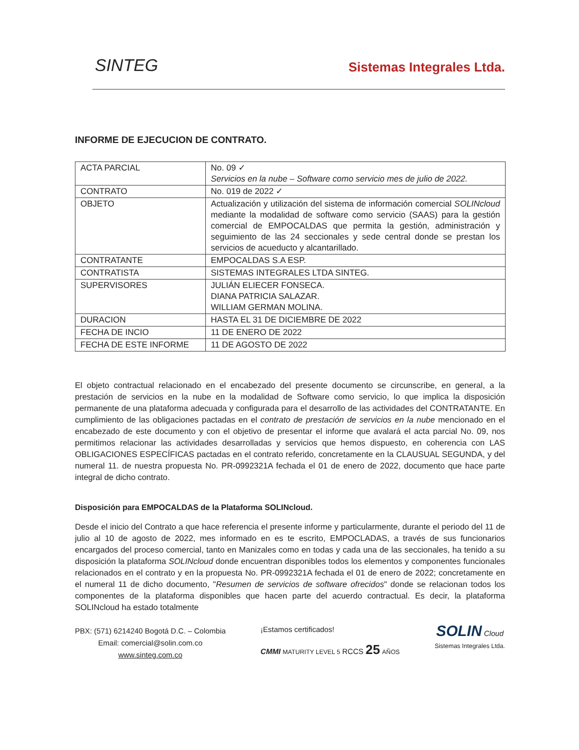SINTEG
Sistemas Integrales Ltda.
INFORME DE EJECUCION DE CONTRATO.
| ACTA PARCIAL | No. 09 ✓ Servicios en la nube – Software como servicio mes de julio de 2022. |
| CONTRATO | No. 019 de 2022 ✓ |
| OBJETO | Actualización y utilización del sistema de información comercial SOLINcloud mediante la modalidad de software como servicio (SAAS) para la gestión comercial de EMPOCALDAS que permita la gestión, administración y seguimiento de las 24 seccionales y sede central donde se prestan los servicios de acueducto y alcantarillado. |
| CONTRATANTE | EMPOCALDAS S.A ESP. |
| CONTRATISTA | SISTEMAS INTEGRALES LTDA SINTEG. |
| SUPERVISORES | JULIÁN ELIECER FONSECA. DIANA PATRICIA SALAZAR. WILLIAM GERMAN MOLINA. |
| DURACION | HASTA EL 31 DE DICIEMBRE DE 2022 |
| FECHA DE INCIO | 11 DE ENERO DE 2022 |
| FECHA DE ESTE INFORME | 11 DE AGOSTO DE 2022 |
El objeto contractual relacionado en el encabezado del presente documento se circunscribe, en general, a la prestación de servicios en la nube en la modalidad de Software como servicio, lo que implica la disposición permanente de una plataforma adecuada y configurada para el desarrollo de las actividades del CONTRATANTE. En cumplimiento de las obligaciones pactadas en el contrato de prestación de servicios en la nube mencionado en el encabezado de este documento y con el objetivo de presentar el informe que avalará el acta parcial No. 09, nos permitimos relacionar las actividades desarrolladas y servicios que hemos dispuesto, en coherencia con LAS OBLIGACIONES ESPECÍFICAS pactadas en el contrato referido, concretamente en la CLAUSUAL SEGUNDA, y del numeral 11. de nuestra propuesta No. PR-0992321A fechada el 01 de enero de 2022, documento que hace parte integral de dicho contrato.
Disposición para EMPOCALDAS de la Plataforma SOLINcloud.
Desde el inicio del Contrato a que hace referencia el presente informe y particularmente, durante el periodo del 11 de julio al 10 de agosto de 2022, mes informado en es te escrito, EMPOCLADAS, a través de sus funcionarios encargados del proceso comercial, tanto en Manizales como en todas y cada una de las seccionales, ha tenido a su disposición la plataforma SOLINcloud donde encuentran disponibles todos los elementos y componentes funcionales relacionados en el contrato y en la propuesta No. PR-0992321A fechada el 01 de enero de 2022; concretamente en el numeral 11 de dicho documento, "Resumen de servicios de software ofrecidos" donde se relacionan todos los componentes de la plataforma disponibles que hacen parte del acuerdo contractual. Es decir, la plataforma SOLINcloud ha estado totalmente
PBX: (571) 6214240 Bogotá D.C. – Colombia
Email: comercial@solin.com.co
www.sinteg.com.co
¡Estamos certificados!
CMMI MATURITY LEVEL 5 RCCS 25 AÑOS
SOLIN Cloud
Sistemas Integrales Ltda.